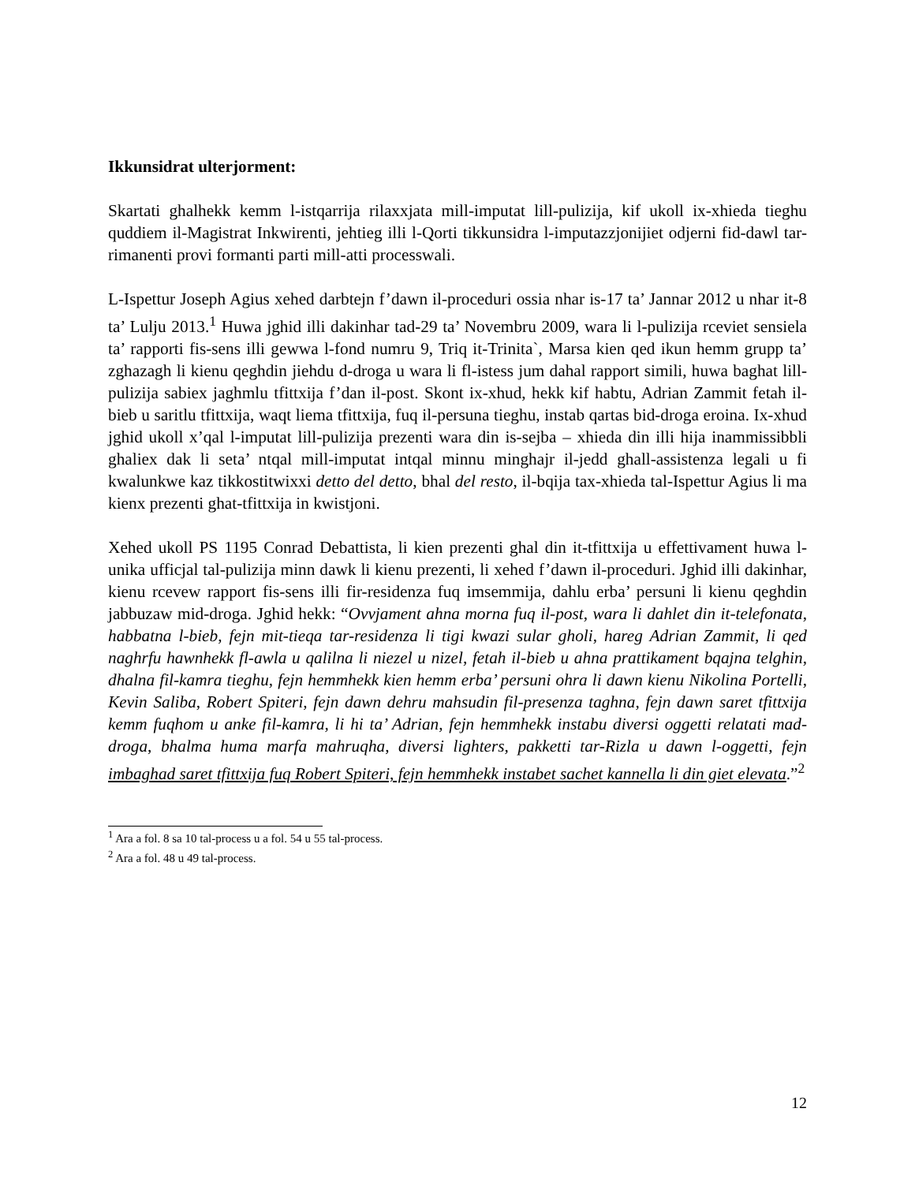Ikkunsidrat ulterjorment:
Skartati ghalhekk kemm l-istqarrija rilaxxjata mill-imputat lill-pulizija, kif ukoll ix-xhieda tieghu quddiem il-Magistrat Inkwirenti, jehtieg illi l-Qorti tikkunsidra l-imputazzjonijiet odjerni fid-dawl tar-rimanenti provi formanti parti mill-atti processwali.
L-Ispettur Joseph Agius xehed darbtejn f’dawn il-proceduri ossia nhar is-17 ta’ Jannar 2012 u nhar it-8 ta’ Lulju 2013.<sup>1</sup> Huwa jghid illi dakinhar tad-29 ta’ Novembru 2009, wara li l-pulizija rceviet sensiela ta’ rapporti fis-sens illi gewwa l-fond numru 9, Triq it-Trinita`, Marsa kien qed ikun hemm grupp ta’ zghazagh li kienu qeghdin jiehdu d-droga u wara li fl-istess jum dahal rapport simili, huwa baghat lill-pulizija sabiex jaghmlu tfittxija f’dan il-post. Skont ix-xhud, hekk kif habtu, Adrian Zammit fetah il-bieb u saritlu tfittxija, waqt liema tfittxija, fuq il-persuna tieghu, instab qartas bid-droga eroina. Ix-xhud jghid ukoll x’qal l-imputat lill-pulizija prezenti wara din is-sejba – xhieda din illi hija inammissibbli ghaliex dak li seta’ ntqal mill-imputat intqal minnu minghajr il-jedd ghall-assistenza legali u fi kwalunkwe kaz tikkostitwixxi detto del detto, bhal del resto, il-bqija tax-xhieda tal-Ispettur Agius li ma kienx prezenti ghat-tfittxija in kwistjoni.
Xehed ukoll PS 1195 Conrad Debattista, li kien prezenti ghal din it-tfittxija u effettivament huwa l-unika ufficjal tal-pulizija minn dawk li kienu prezenti, li xehed f’dawn il-proceduri. Jghid illi dakinhar, kienu rcevew rapport fis-sens illi fir-residenza fuq imsemmija, dahlu erba’ persuni li kienu qeghdin jabbuzaw mid-droga. Jghid hekk: “Ovvjament ahna morna fuq il-post, wara li dahlet din it-telefonata, habbatna l-bieb, fejn mit-tieqa tar-residenza li tigi kwazi sular gholi, hareg Adrian Zammit, li qed naghrfu hawnhekk fl-awla u qalilna li niezel u nizel, fetah il-bieb u ahna prattikament bqajna telghin, dhalna fil-kamra tieghu, fejn hemmhekk kien hemm erba’ persuni ohra li dawn kienu Nikolina Portelli, Kevin Saliba, Robert Spiteri, fejn dawn dehru mahsudin fil-presenza taghna, fejn dawn saret tfittxija kemm fuqhom u anke fil-kamra, li hi ta’ Adrian, fejn hemmhekk instabu diversi oggetti relatati mad-droga, bhalma huma marfa mahruqha, diversi lighters, pakketti tar-Rizla u dawn l-oggetti, fejn imbaghad saret tfittxija fuq Robert Spiteri, fejn hemmhekk instabet sachet kannella li din giet elevata.”<sup>2</sup>
<sup>1</sup> Ara a fol. 8 sa 10 tal-process u a fol. 54 u 55 tal-process.
<sup>2</sup> Ara a fol. 48 u 49 tal-process.
12